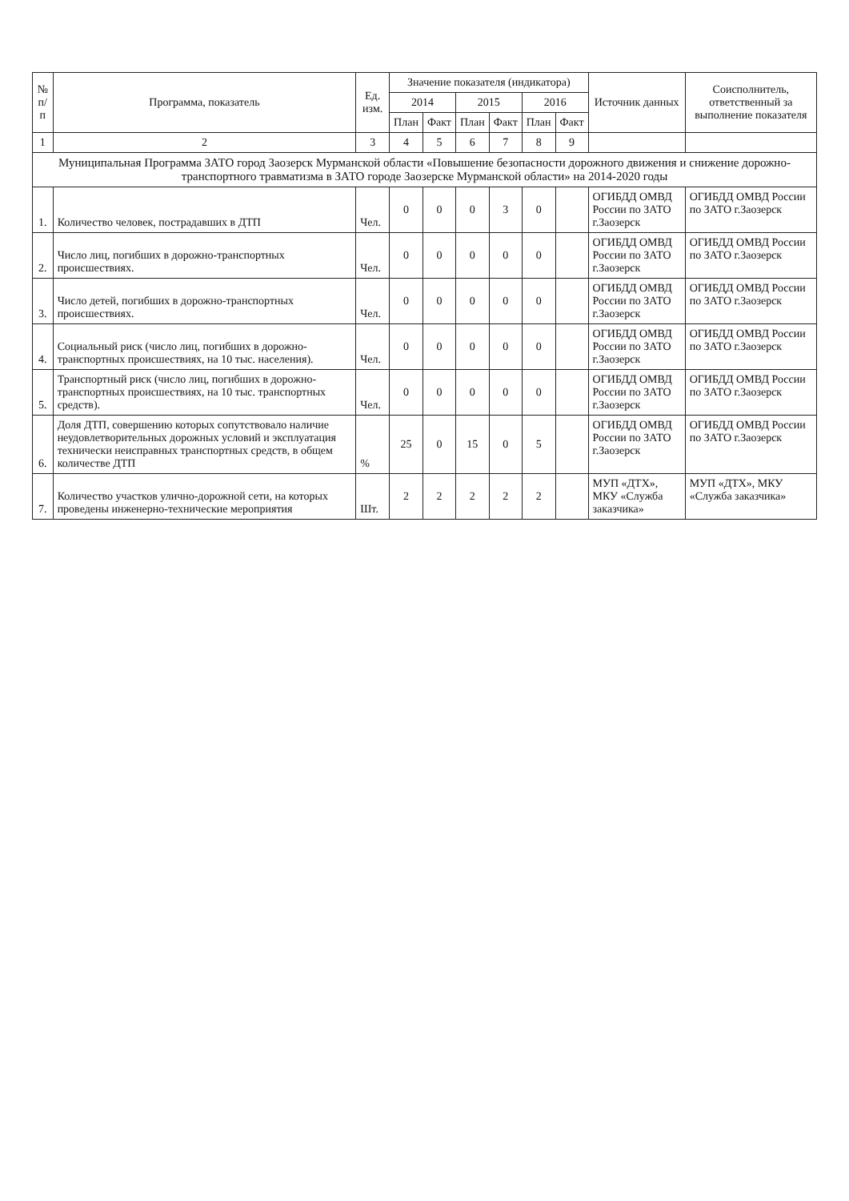| № п/п | Программа, показатель | Ед. изм. | Значение показателя (индикатора) | | | | | | Источник данных | Соисполнитель, ответственный за выполнение показателя |
| --- | --- | --- | --- | --- | --- | --- | --- | --- | --- | --- |
| | | | 2014 | | 2015 | | 2016 | | | |
| | | | План | Факт | План | Факт | План | Факт | | |
| 1 | 2 | 3 | 4 | 5 | 6 | 7 | 8 | 9 | | |
| Муниципальная Программа ЗАТО город Заозерск Мурманской области «Повышение безопасности дорожного движения и снижение дорожно-транспортного травматизма в ЗАТО городе Заозерске Мурманской области» на 2014-2020 годы | | | | | | | | | | |
| 1. | Количество человек, пострадавших в ДТП | Чел. | 0 | 0 | 0 | 3 | 0 | | ОГИБДД ОМВД России по ЗАТО г.Заозерск | ОГИБДД ОМВД России по ЗАТО г.Заозерск |
| 2. | Число лиц, погибших в дорожно-транспортных происшествиях. | Чел. | 0 | 0 | 0 | 0 | 0 | | ОГИБДД ОМВД России по ЗАТО г.Заозерск | ОГИБДД ОМВД России по ЗАТО г.Заозерск |
| 3. | Число детей, погибших в дорожно-транспортных происшествиях. | Чел. | 0 | 0 | 0 | 0 | 0 | | ОГИБДД ОМВД России по ЗАТО г.Заозерск | ОГИБДД ОМВД России по ЗАТО г.Заозерск |
| 4. | Социальный риск (число лиц, погибших в дорожно-транспортных происшествиях, на 10 тыс. населения). | Чел. | 0 | 0 | 0 | 0 | 0 | | ОГИБДД ОМВД России по ЗАТО г.Заозерск | ОГИБДД ОМВД России по ЗАТО г.Заозерск |
| 5. | Транспортный риск (число лиц, погибших в дорожно-транспортных происшествиях, на 10 тыс. транспортных средств). | Чел. | 0 | 0 | 0 | 0 | 0 | | ОГИБДД ОМВД России по ЗАТО г.Заозерск | ОГИБДД ОМВД России по ЗАТО г.Заозерск |
| 6. | Доля ДТП, совершению которых сопутствовало наличие неудовлетворительных дорожных условий и эксплуатация технически неисправных транспортных средств, в общем количестве ДТП | % | 25 | 0 | 15 | 0 | 5 | | ОГИБДД ОМВД России по ЗАТО г.Заозерск | ОГИБДД ОМВД России по ЗАТО г.Заозерск |
| 7. | Количество участков улично-дорожной сети, на которых проведены инженерно-технические мероприятия | Шт. | 2 | 2 | 2 | 2 | 2 | | МУП «ДТХ», МКУ «Служба заказчика» | МУП «ДТХ», МКУ «Служба заказчика» |